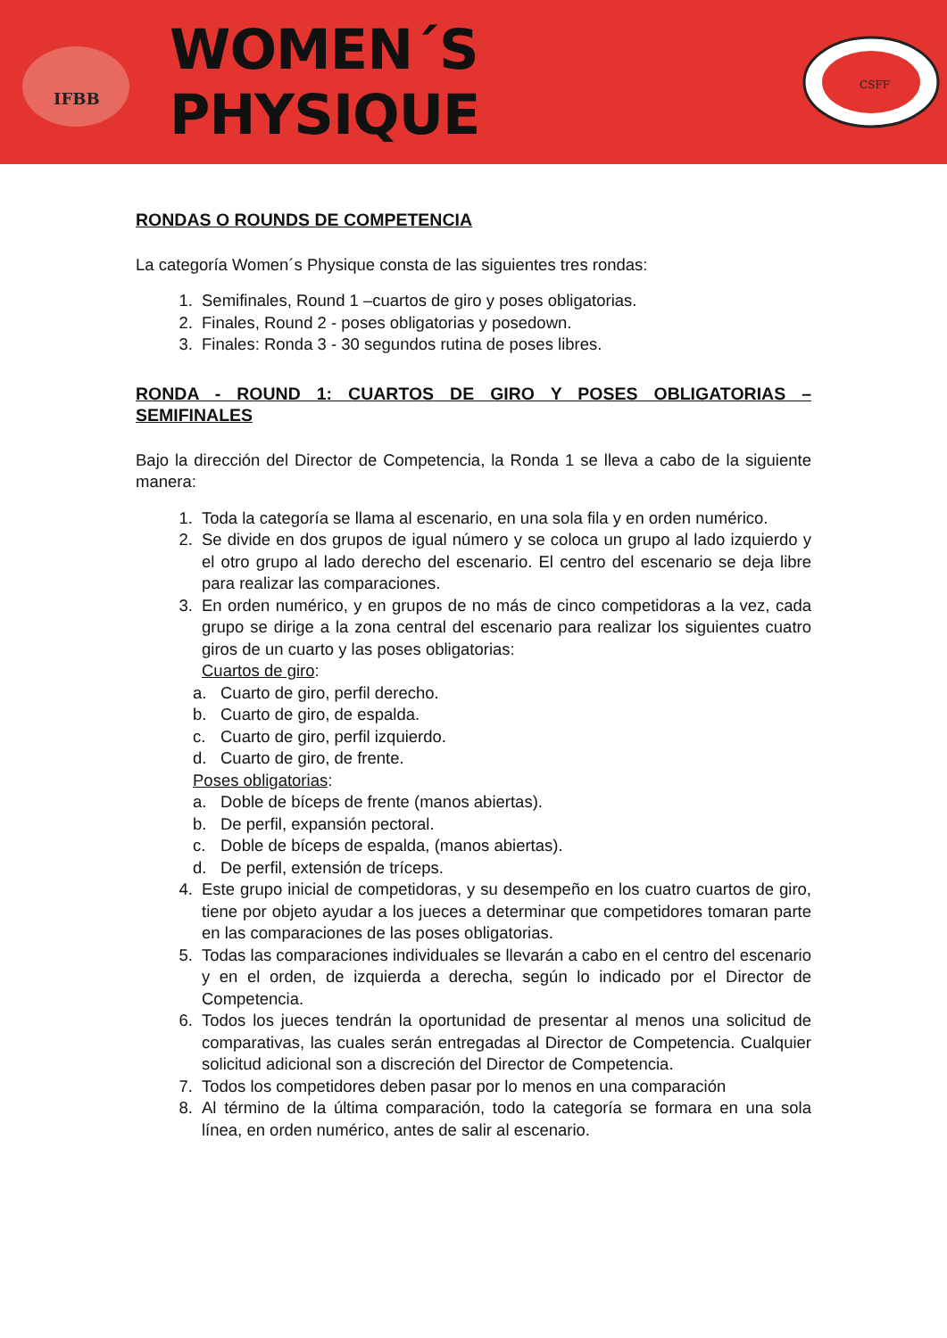IFBB
WOMEN´S PHYSIQUE
CSFF
RONDAS O ROUNDS DE COMPETENCIA
La categoría Women´s Physique consta de las siguientes tres rondas:
1. Semifinales, Round 1 –cuartos de giro y poses obligatorias.
2. Finales, Round 2 - poses obligatorias y posedown.
3. Finales: Ronda 3 - 30 segundos rutina de poses libres.
RONDA - ROUND 1: CUARTOS DE GIRO Y POSES OBLIGATORIAS – SEMIFINALES
Bajo la dirección del Director de Competencia, la Ronda 1 se lleva a cabo de la siguiente manera:
1. Toda la categoría se llama al escenario, en una sola fila y en orden numérico.
2. Se divide en dos grupos de igual número y se coloca un grupo al lado izquierdo y el otro grupo al lado derecho del escenario. El centro del escenario se deja libre para realizar las comparaciones.
3. En orden numérico, y en grupos de no más de cinco competidoras a la vez, cada grupo se dirige a la zona central del escenario para realizar los siguientes cuatro giros de un cuarto y las poses obligatorias:
Cuartos de giro:
a. Cuarto de giro, perfil derecho.
b. Cuarto de giro, de espalda.
c. Cuarto de giro, perfil izquierdo.
d. Cuarto de giro, de frente.
Poses obligatorias:
a. Doble de bíceps de frente (manos abiertas).
b. De perfil, expansión pectoral.
c. Doble de bíceps de espalda, (manos abiertas).
d. De perfil, extensión de tríceps.
4. Este grupo inicial de competidoras, y su desempeño en los cuatro cuartos de giro, tiene por objeto ayudar a los jueces a determinar que competidores tomaran parte en las comparaciones de las poses obligatorias.
5. Todas las comparaciones individuales se llevarán a cabo en el centro del escenario y en el orden, de izquierda a derecha, según lo indicado por el Director de Competencia.
6. Todos los jueces tendrán la oportunidad de presentar al menos una solicitud de comparativas, las cuales serán entregadas al Director de Competencia. Cualquier solicitud adicional son a discreción del Director de Competencia.
7. Todos los competidores deben pasar por lo menos en una comparación
8. Al término de la última comparación, todo la categoría se formara en una sola línea, en orden numérico, antes de salir al escenario.